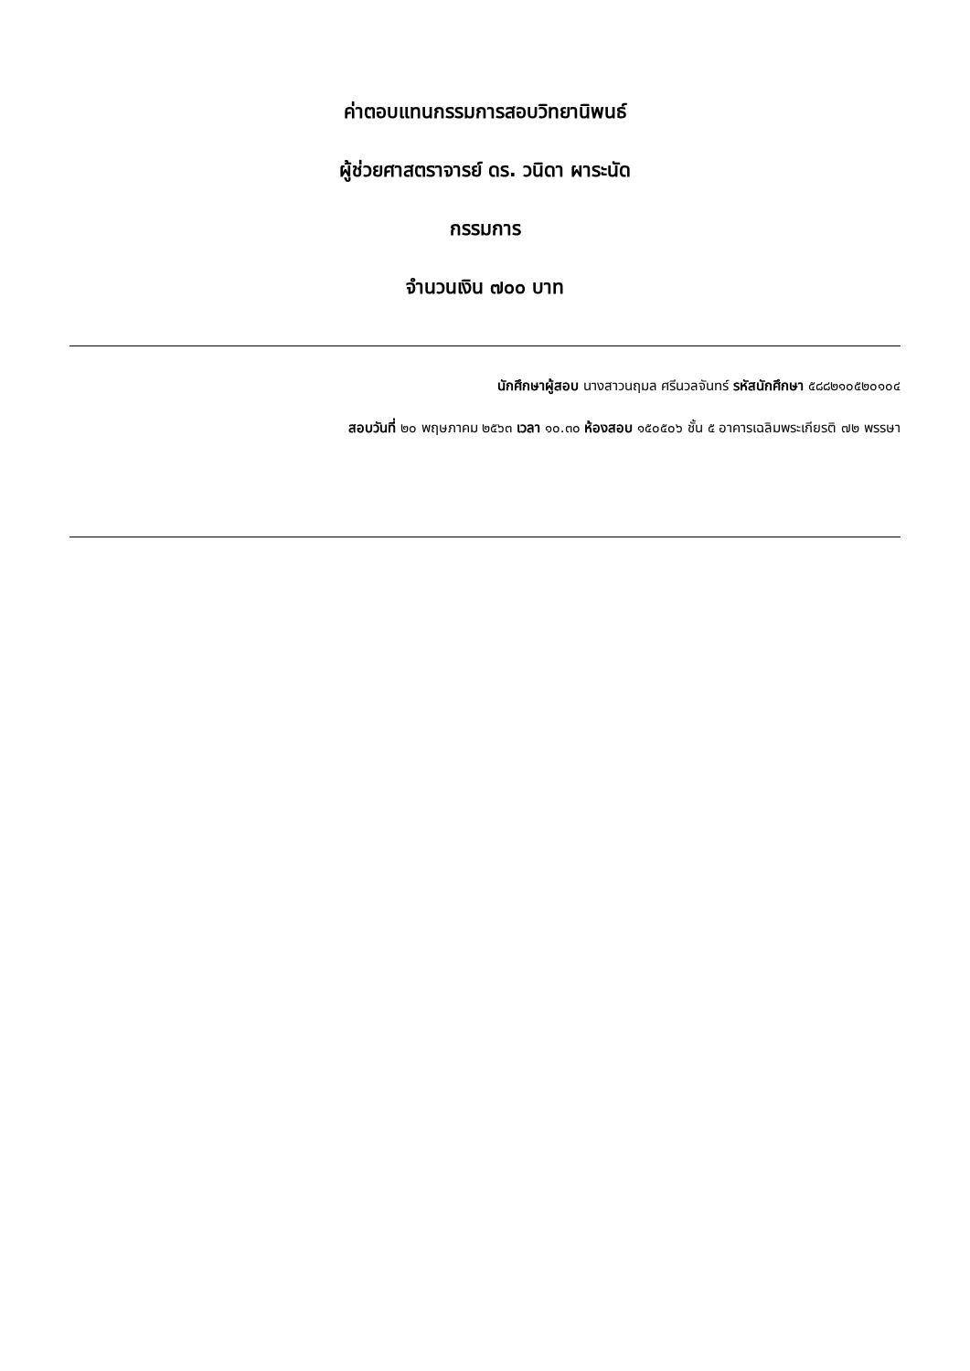ค่าตอบแทนกรรมการสอบวิทยานิพนธ์
ผู้ช่วยศาสตราจารย์ ดร. วนิดา ผาระนัด
กรรมการ
จำนวนเงิน ๗๐๐ บาท
นักศึกษาผู้สอบ นางสาวนฤมล ศรีนวลจันทร์ รหัสนักศึกษา ๕๘๘๒๑๐๕๒๐๑๐๔
สอบวันที่ ๒๐ พฤษภาคม ๒๕๖๓ เวลา ๑๐.๓๐ ห้องสอบ ๑๕๐๕๐๖ ชั้น ๕ อาคารเฉลิมพระเกียรติ ๗๒ พรรษา